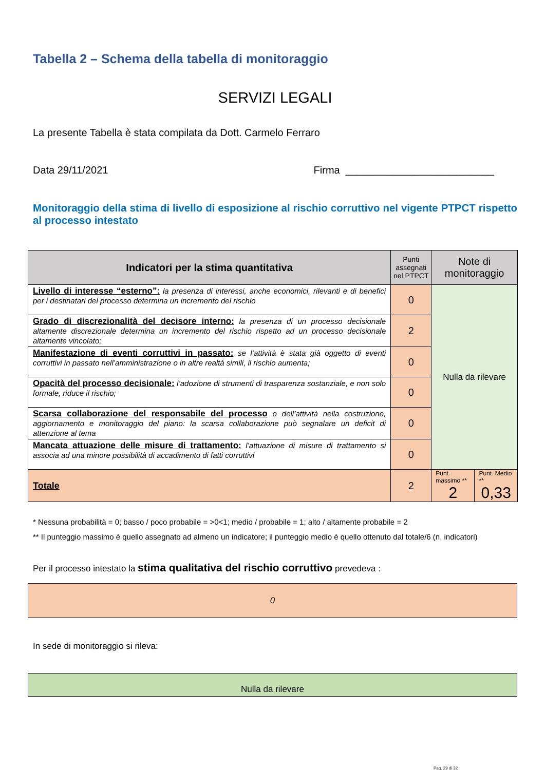Tabella 2 – Schema della tabella di monitoraggio
SERVIZI LEGALI
La presente Tabella è stata compilata da Dott. Carmelo Ferraro
Data 29/11/2021 Firma __________________________
Monitoraggio della stima di livello di esposizione al rischio corruttivo nel vigente PTPCT rispetto al processo intestato
| Indicatori per la stima quantitativa | Punti assegnati nel PTPCT | Note di monitoraggio | |
| --- | --- | --- | --- |
| Livello di interesse “esterno”: la presenza di interessi, anche economici, rilevanti e di benefici per i destinatari del processo determina un incremento del rischio | 0 | Nulla da rilevare | |
| Grado di discrezionalità del decisore interno: la presenza di un processo decisionale altamente discrezionale determina un incremento del rischio rispetto ad un processo decisionale altamente vincolato; | 2 | | |
| Manifestazione di eventi corruttivi in passato: se l’attività è stata già oggetto di eventi corruttivi in passato nell’amministrazione o in altre realtà simili, il rischio aumenta; | 0 | | |
| Opacità del processo decisionale: l’adozione di strumenti di trasparenza sostanziale, e non solo formale, riduce il rischio; | 0 | | |
| Scarsa collaborazione del responsabile del processo o dell’attività nella costruzione, aggiornamento e monitoraggio del piano: la scarsa collaborazione può segnalare un deficit di attenzione al tema | 0 | | |
| Mancata attuazione delle misure di trattamento: l’attuazione di misure di trattamento si associa ad una minore possibilità di accadimento di fatti corruttivi | 0 | | |
| Totale | 2 | Punt. massimo ** 2 | Punt. Medio ** 0,33 |
* Nessuna probabilità = 0; basso / poco probabile = >0<1; medio / probabile = 1; alto / altamente probabile = 2
** Il punteggio massimo è quello assegnato ad almeno un indicatore; il punteggio medio è quello ottenuto dal totale/6 (n. indicatori)
Per il processo intestato la stima qualitativa del rischio corruttivo prevedeva :
0
In sede di monitoraggio si rileva:
Nulla da rilevare
Pag. 29 di 32